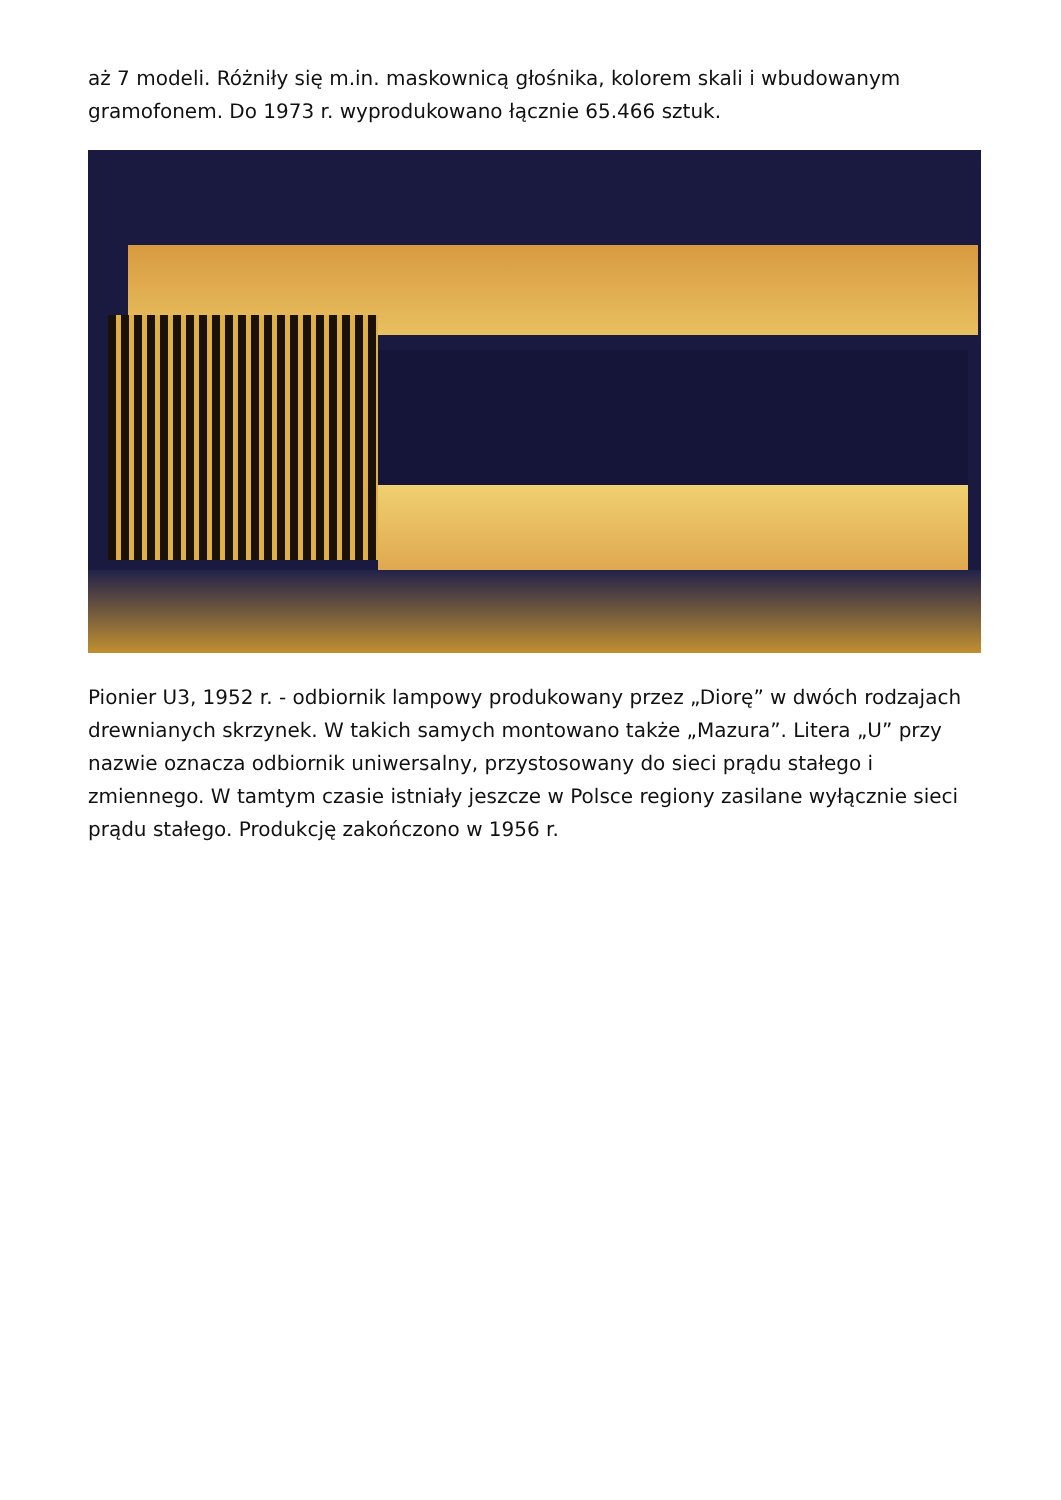aż 7 modeli. Różniły się m.in. maskownicą głośnika, kolorem skali i wbudowanym gramofonem. Do 1973 r. wyprodukowano łącznie 65.466 sztuk.
Pionier U3, 1952 r. - odbiornik lampowy produkowany przez „Diorę” w dwóch rodzajach drewnianych skrzynek. W takich samych montowano także „Mazura”. Litera „U” przy nazwie oznacza odbiornik uniwersalny, przystosowany do sieci prądu stałego i zmiennego. W tamtym czasie istniały jeszcze w Polsce regiony zasilane wyłącznie sieci prądu stałego. Produkcję zakończono w 1956 r.